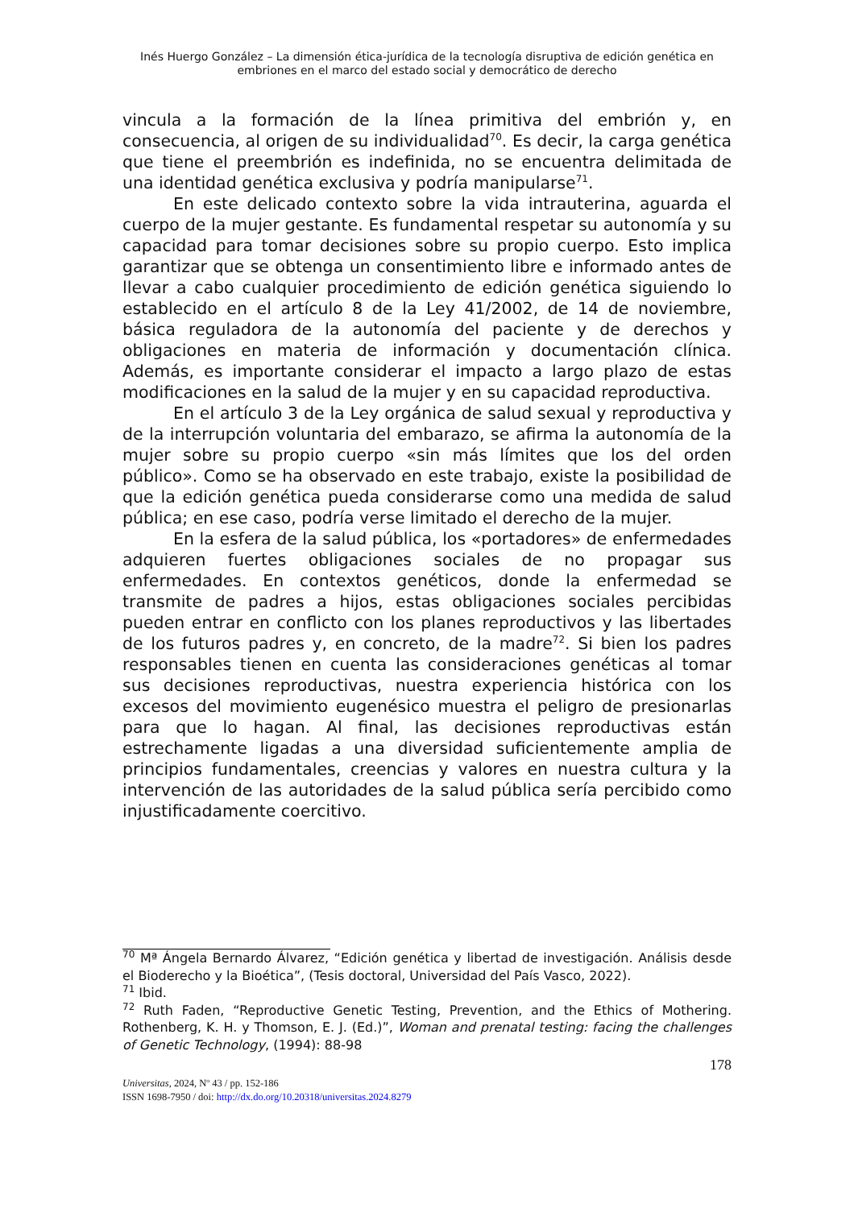Inés Huergo González – La dimensión ética-jurídica de la tecnología disruptiva de edición genética en embriones en el marco del estado social y democrático de derecho
vincula a la formación de la línea primitiva del embrión y, en consecuencia, al origen de su individualidad<sup>70</sup>. Es decir, la carga genética que tiene el preembrión es indefinida, no se encuentra delimitada de una identidad genética exclusiva y podría manipularse<sup>71</sup>.
En este delicado contexto sobre la vida intrauterina, aguarda el cuerpo de la mujer gestante. Es fundamental respetar su autonomía y su capacidad para tomar decisiones sobre su propio cuerpo. Esto implica garantizar que se obtenga un consentimiento libre e informado antes de llevar a cabo cualquier procedimiento de edición genética siguiendo lo establecido en el artículo 8 de la Ley 41/2002, de 14 de noviembre, básica reguladora de la autonomía del paciente y de derechos y obligaciones en materia de información y documentación clínica. Además, es importante considerar el impacto a largo plazo de estas modificaciones en la salud de la mujer y en su capacidad reproductiva.
En el artículo 3 de la Ley orgánica de salud sexual y reproductiva y de la interrupción voluntaria del embarazo, se afirma la autonomía de la mujer sobre su propio cuerpo «sin más límites que los del orden público». Como se ha observado en este trabajo, existe la posibilidad de que la edición genética pueda considerarse como una medida de salud pública; en ese caso, podría verse limitado el derecho de la mujer.
En la esfera de la salud pública, los «portadores» de enfermedades adquieren fuertes obligaciones sociales de no propagar sus enfermedades. En contextos genéticos, donde la enfermedad se transmite de padres a hijos, estas obligaciones sociales percibidas pueden entrar en conflicto con los planes reproductivos y las libertades de los futuros padres y, en concreto, de la madre<sup>72</sup>. Si bien los padres responsables tienen en cuenta las consideraciones genéticas al tomar sus decisiones reproductivas, nuestra experiencia histórica con los excesos del movimiento eugenésico muestra el peligro de presionarlas para que lo hagan. Al final, las decisiones reproductivas están estrechamente ligadas a una diversidad suficientemente amplia de principios fundamentales, creencias y valores en nuestra cultura y la intervención de las autoridades de la salud pública sería percibido como injustificadamente coercitivo.
<sup>70</sup> Mª Ángela Bernardo Álvarez, “Edición genética y libertad de investigación. Análisis desde el Bioderecho y la Bioética”, (Tesis doctoral, Universidad del País Vasco, 2022).
<sup>71</sup> Ibid.
<sup>72</sup> Ruth Faden, “Reproductive Genetic Testing, Prevention, and the Ethics of Mothering. Rothenberg, K. H. y Thomson, E. J. (Ed.)”, Woman and prenatal testing: facing the challenges of Genetic Technology, (1994): 88-98
178
Universitas, 2024, Nº 43 / pp. 152-186
ISSN 1698-7950 / doi: http://dx.do.org/10.20318/universitas.2024.8279